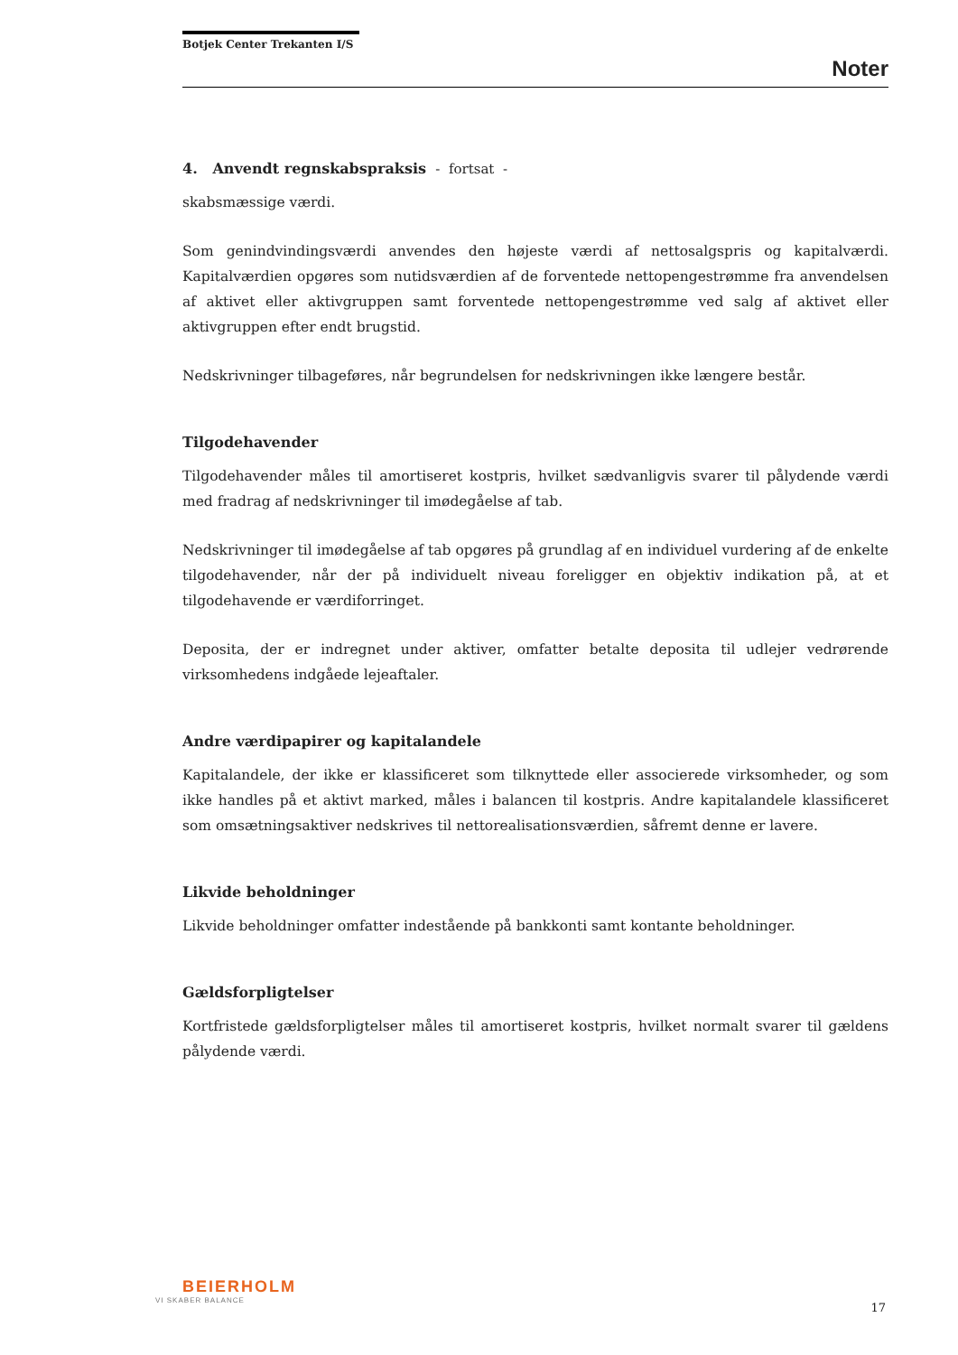Botjek Center Trekanten I/S
Noter
4. Anvendt regnskabspraksis - fortsat -
skabsmæssige værdi.
Som genindvindingsværdi anvendes den højeste værdi af nettosalgspris og kapitalværdi. Kapitalværdien opgøres som nutidsværdien af de forventede nettopengestrømme fra anvendelsen af aktivet eller aktivgruppen samt forventede nettopengestrømme ved salg af aktivet eller aktivgruppen efter endt brugstid.
Nedskrivninger tilbageføres, når begrundelsen for nedskrivningen ikke længere består.
Tilgodehavender
Tilgodehavender måles til amortiseret kostpris, hvilket sædvanligvis svarer til pålydende værdi med fradrag af nedskrivninger til imødegåelse af tab.
Nedskrivninger til imødegåelse af tab opgøres på grundlag af en individuel vurdering af de enkelte tilgodehavender, når der på individuelt niveau foreligger en objektiv indikation på, at et tilgodehavende er værdiforringet.
Deposita, der er indregnet under aktiver, omfatter betalte deposita til udlejer vedrørende virksomhedens indgåede lejeaftaler.
Andre værdipapirer og kapitalandele
Kapitalandele, der ikke er klassificeret som tilknyttede eller associerede virksomheder, og som ikke handles på et aktivt marked, måles i balancen til kostpris. Andre kapitalandele klassificeret som omsætningsaktiver nedskrives til nettorealisationsværdien, såfremt denne er lavere.
Likvide beholdninger
Likvide beholdninger omfatter indestående på bankkonti samt kontante beholdninger.
Gældsforpligtelser
Kortfristede gældsforpligtelser måles til amortiseret kostpris, hvilket normalt svarer til gældens pålydende værdi.
BEIERHOLM
VI SKABER BALANCE
17